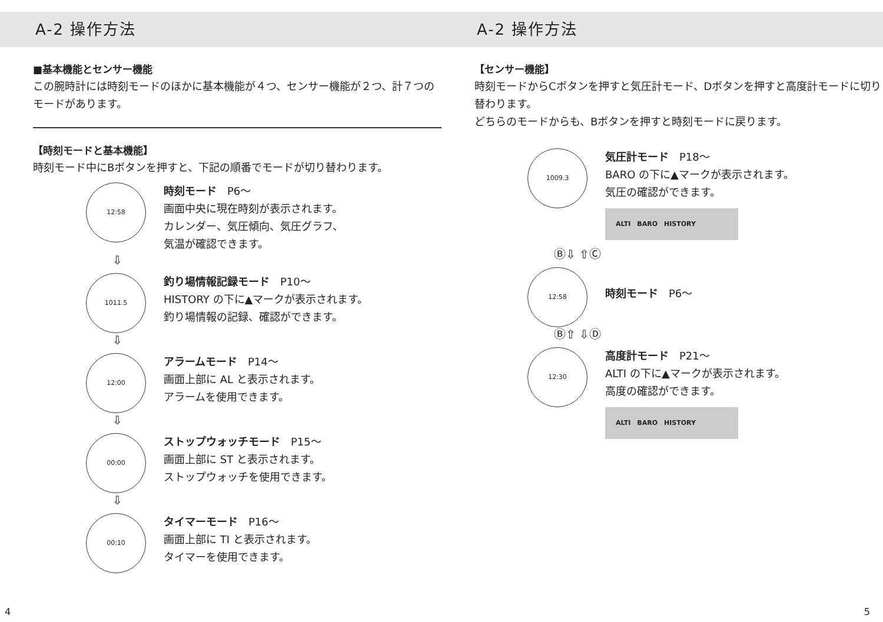A-2 操作方法
■基本機能とセンサー機能
この腕時計には時刻モードのほかに基本機能が４つ、センサー機能が２つ、計７つのモードがあります。
【時刻モードと基本機能】
時刻モード中にBボタンを押すと、下記の順番でモードが切り替わります。
12:58
時刻モード　P6～
画面中央に現在時刻が表示されます。
カレンダー、気圧傾向、気圧グラフ、
気温が確認できます。
⇩
1011.5
釣り場情報記録モード　P10～
HISTORY の下に▲マークが表示されます。
釣り場情報の記録、確認ができます。
⇩
12:00
アラームモード　P14～
画面上部に AL と表示されます。
アラームを使用できます。
⇩
00:00
ストップウォッチモード　P15～
画面上部に ST と表示されます。
ストップウォッチを使用できます。
⇩
00:10
タイマーモード　P16～
画面上部に TI と表示されます。
タイマーを使用できます。
A-2 操作方法
【センサー機能】
時刻モードからCボタンを押すと気圧計モード、Dボタンを押すと高度計モードに切り替わります。
どちらのモードからも、Bボタンを押すと時刻モードに戻ります。
1009.3
気圧計モード　P18～
BARO の下に▲マークが表示されます。
気圧の確認ができます。
ALTI　BARO　HISTORY
Ⓑ⇩ ⇧Ⓒ
12:58
時刻モード　P6～
Ⓑ⇧ ⇩Ⓓ
12:30
高度計モード　P21～
ALTI の下に▲マークが表示されます。
高度の確認ができます。
ALTI　BARO　HISTORY
4 5